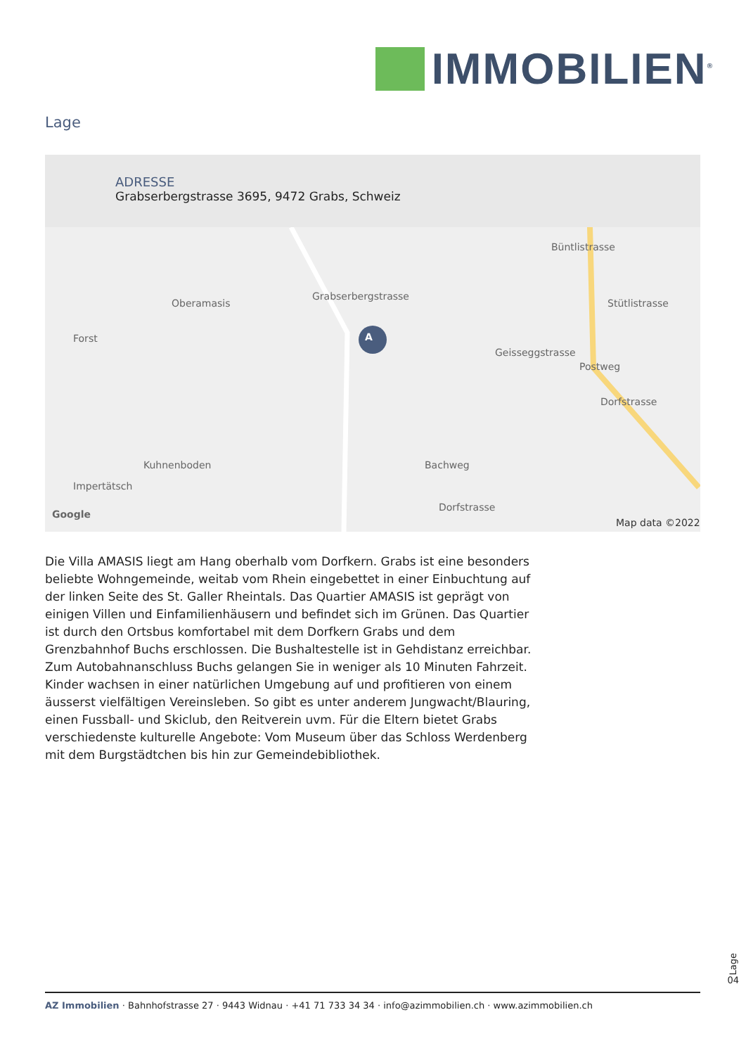IMMOBILIEN<sup>®</sup>
Lage
ADRESSE
Grabserbergstrasse 3695, 9472 Grabs, Schweiz
A Forst
Oberamasis
Grabserbergstrasse
Kuhnenboden
Impertätsch
Geisseggstrasse
Postweg
Dorfstrasse
Stütlistrasse
Büntlistrasse
Bachweg
Dorfstrasse
Google
Map data ©2022
Die Villa AMASIS liegt am Hang oberhalb vom Dorfkern. Grabs ist eine beson­ders beliebte Wohngemeinde, weitab vom Rhein eingebettet in einer Ein­buchtung auf der linken Seite des St. Galler Rheintals. Das Quartier AMASIS ist geprägt von einigen Villen und Einfamilienhäusern und befindet sich im Grünen. Das Quartier ist durch den Ortsbus komfortabel mit dem Dorfkern Grabs und dem Grenzbahnhof Buchs erschlossen. Die Bushaltestelle ist in Gehdistanz erreichbar. Zum Autobahnanschluss Buchs gelangen Sie in weni­ger als 10 Minuten Fahrzeit. Kinder wachsen in einer natürlichen Umgebung auf und profitieren von einem äusserst vielfältigen Vereinsleben. So gibt es unter anderem Jungwacht/Blauring, einen Fussball- und Skiclub, den Reit­verein uvm. Für die Eltern bietet Grabs verschiedenste kulturelle Angebote: Vom Museum über das Schloss Werdenberg mit dem Burgstädtchen bis hin zur Gemeindebibliothek.
Lage
04
AZ Immobilien · Bahnhofstrasse 27 · 9443 Widnau · +41 71 733 34 34 · info@azimmobilien.ch · www.azimmobilien.ch